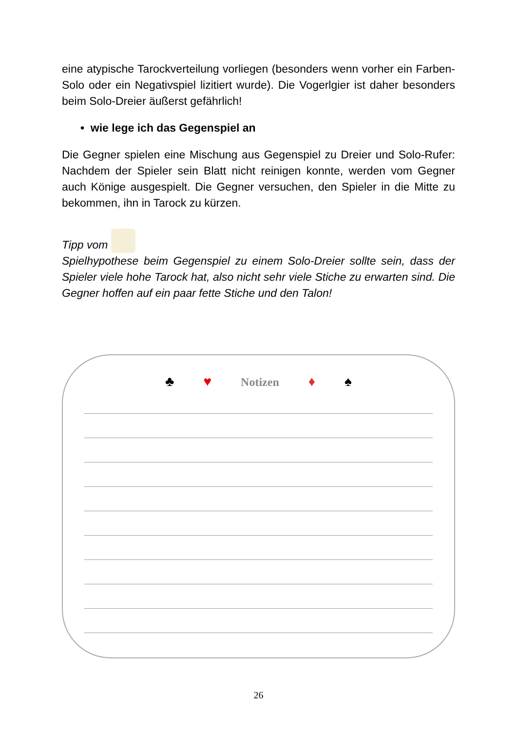eine atypische Tarockverteilung vorliegen (besonders wenn vorher ein Farben-Solo oder ein Negativspiel lizitiert wurde). Die Vogerlgier ist daher besonders beim Solo-Dreier äußerst gefährlich!
• wie lege ich das Gegenspiel an
Die Gegner spielen eine Mischung aus Gegenspiel zu Dreier und Solo-Rufer: Nachdem der Spieler sein Blatt nicht reinigen konnte, werden vom Gegner auch Könige ausgespielt. Die Gegner versuchen, den Spieler in die Mitte zu bekommen, ihn in Tarock zu kürzen.
Tipp vom
Spielhypothese beim Gegenspiel zu einem Solo-Dreier sollte sein, dass der Spieler viele hohe Tarock hat, also nicht sehr viele Stiche zu erwarten sind. Die Gegner hoffen auf ein paar fette Stiche und den Talon!
♣ ♥ Notizen ♦ ♠
26